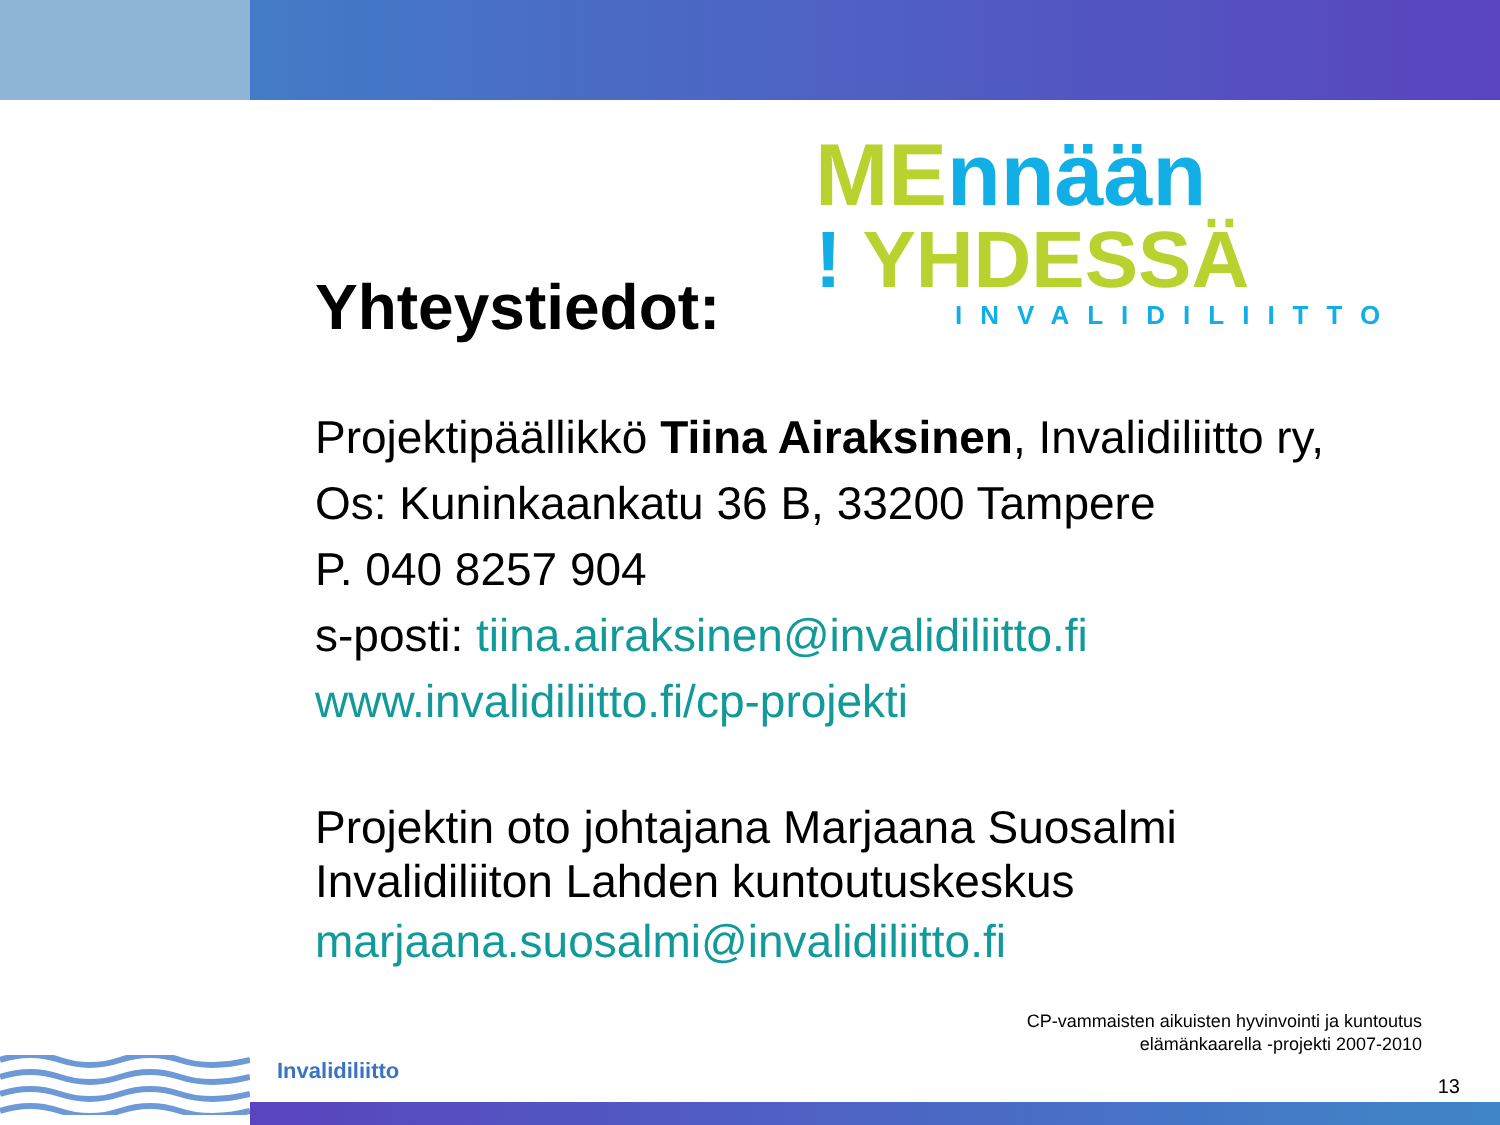ME nnään
! YHDESSÄ
INVALIDILIITTO
Yhteystiedot:
Projektipäällikkö Tiina Airaksinen, Invalidiliitto ry,
Os: Kuninkaankatu 36 B, 33200 Tampere
P. 040 8257 904
s-posti: tiina.airaksinen@invalidiliitto.fi
www.invalidiliitto.fi/cp-projekti
Projektin oto johtajana Marjaana Suosalmi
Invalidiliiton Lahden kuntoutuskeskus
marjaana.suosalmi@invalidiliitto.fi
Invalidiliitto
CP-vammaisten aikuisten hyvinvointi ja kuntoutus
elämänkaarella -projekti 2007-2010
13